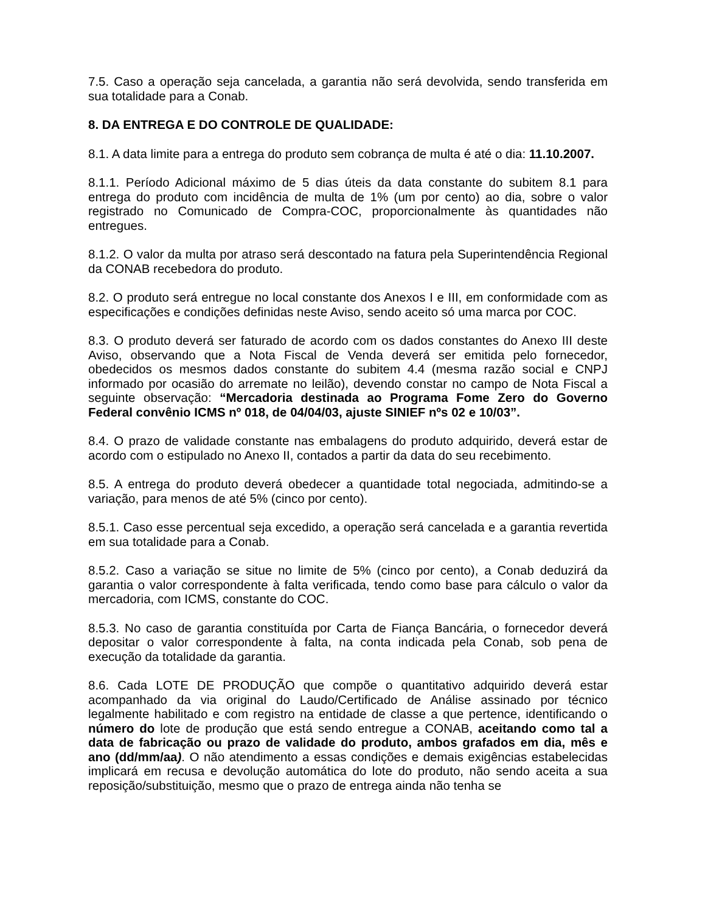7.5. Caso a operação seja cancelada, a garantia não será devolvida, sendo transferida em sua totalidade para a Conab.
8. DA ENTREGA E DO CONTROLE DE QUALIDADE:
8.1. A data limite para a entrega do produto sem cobrança de multa é até o dia: 11.10.2007.
8.1.1. Período Adicional máximo de 5 dias úteis da data constante do subitem 8.1 para entrega do produto com incidência de multa de 1% (um por cento) ao dia, sobre o valor registrado no Comunicado de Compra-COC, proporcionalmente às quantidades não entregues.
8.1.2. O valor da multa por atraso será descontado na fatura pela Superintendência Regional da CONAB recebedora do produto.
8.2. O produto será entregue no local constante dos Anexos I e III, em conformidade com as especificações e condições definidas neste Aviso, sendo aceito só uma marca por COC.
8.3. O produto deverá ser faturado de acordo com os dados constantes do Anexo III deste Aviso, observando que a Nota Fiscal de Venda deverá ser emitida pelo fornecedor, obedecidos os mesmos dados constante do subitem 4.4 (mesma razão social e CNPJ informado por ocasião do arremate no leilão), devendo constar no campo de Nota Fiscal a seguinte observação: “Mercadoria destinada ao Programa Fome Zero do Governo Federal convênio ICMS nº 018, de 04/04/03, ajuste SINIEF nºs 02 e 10/03”.
8.4. O prazo de validade constante nas embalagens do produto adquirido, deverá estar de acordo com o estipulado no Anexo II, contados a partir da data do seu recebimento.
8.5. A entrega do produto deverá obedecer a quantidade total negociada, admitindo-se a variação, para menos de até 5% (cinco por cento).
8.5.1. Caso esse percentual seja excedido, a operação será cancelada e a garantia revertida em sua totalidade para a Conab.
8.5.2. Caso a variação se situe no limite de 5% (cinco por cento), a Conab deduzirá da garantia o valor correspondente à falta verificada, tendo como base para cálculo o valor da mercadoria, com ICMS, constante do COC.
8.5.3. No caso de garantia constituída por Carta de Fiança Bancária, o fornecedor deverá depositar o valor correspondente à falta, na conta indicada pela Conab, sob pena de execução da totalidade da garantia.
8.6. Cada LOTE DE PRODUÇÃO que compõe o quantitativo adquirido deverá estar acompanhado da via original do Laudo/Certificado de Análise assinado por técnico legalmente habilitado e com registro na entidade de classe a que pertence, identificando o número do lote de produção que está sendo entregue a CONAB, aceitando como tal a data de fabricação ou prazo de validade do produto, ambos grafados em dia, mês e ano (dd/mm/aa). O não atendimento a essas condições e demais exigências estabelecidas implicará em recusa e devolução automática do lote do produto, não sendo aceita a sua reposição/substituição, mesmo que o prazo de entrega ainda não tenha se